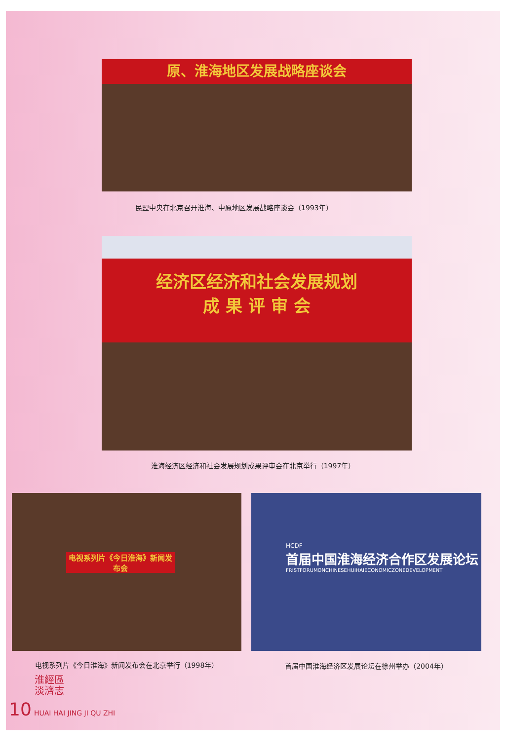原、淮海地区发展战略座谈会
民盟中央在北京召开淮海、中原地区发展战略座谈会（1993年）
经济区经济和社会发展规划
成 果 评 审 会
淮海经济区经济和社会发展规划成果评审会在北京举行（1997年）
电视系列片《今日淮海》新闻发布会
电视系列片《今日淮海》新闻发布会在北京举行（1998年）
HCDF
首届中国淮海经济合作区发展论坛
FRISTFORUMONCHINESEHUIHAIECONOMICZONEDEVELOPMENT
首届中国淮海经济区发展论坛在徐州举办（2004年）
淮經區
淡濟志
10 HUAI HAI JING JI QU ZHI